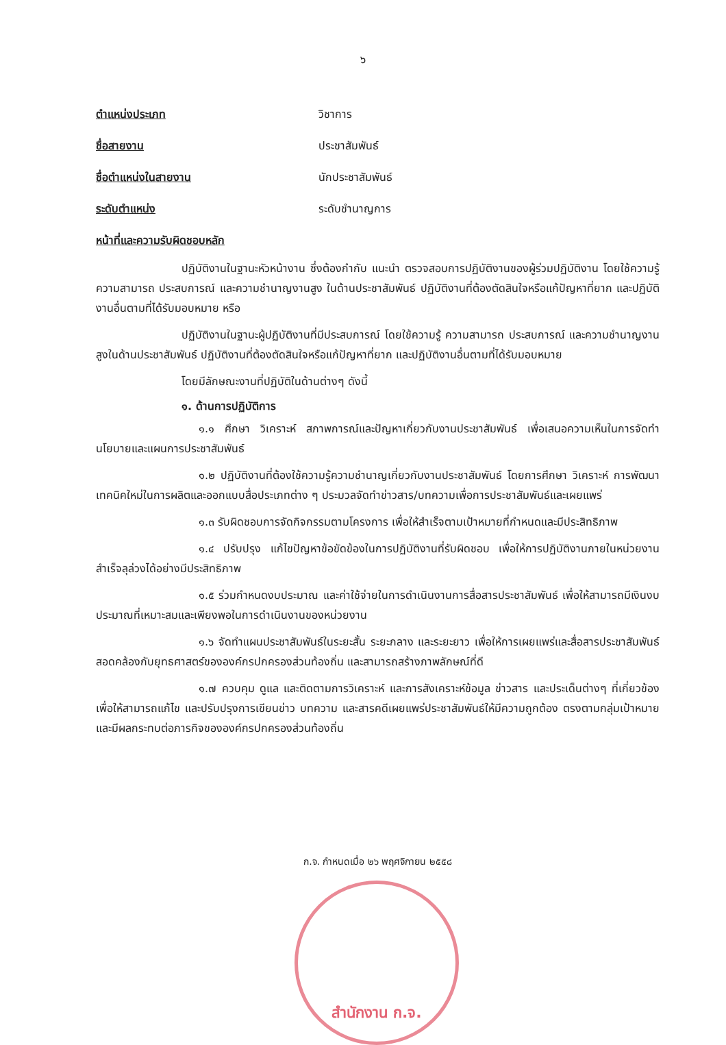๖
ตำแหน่งประเภท วิชาการ
ชื่อสายงาน ประชาสัมพันธ์
ชื่อตำแหน่งในสายงาน นักประชาสัมพันธ์
ระดับตำแหน่ง ระดับชำนาญการ
หน้าที่และความรับผิดชอบหลัก
ปฏิบัติงานในฐานะหัวหน้างาน ซึ่งต้องกำกับ แนะนำ ตรวจสอบการปฏิบัติงานของผู้ร่วมปฏิบัติงาน โดยใช้ความรู้ ความสามารถ ประสบการณ์ และความชำนาญงานสูง ในด้านประชาสัมพันธ์ ปฏิบัติงานที่ต้องตัดสินใจหรือแก้ปัญหาที่ยาก และปฏิบัติงานอื่นตามที่ได้รับมอบหมาย หรือ
ปฏิบัติงานในฐานะผู้ปฏิบัติงานที่มีประสบการณ์ โดยใช้ความรู้ ความสามารถ ประสบการณ์ และความชำนาญงานสูงในด้านประชาสัมพันธ์ ปฏิบัติงานที่ต้องตัดสินใจหรือแก้ปัญหาที่ยาก และปฏิบัติงานอื่นตามที่ได้รับมอบหมาย
โดยมีลักษณะงานที่ปฏิบัติในด้านต่างๆ ดังนี้
๑. ด้านการปฏิบัติการ
๑.๑ ศึกษา วิเคราะห์ สภาพการณ์และปัญหาเกี่ยวกับงานประชาสัมพันธ์ เพื่อเสนอความเห็นในการจัดทำนโยบายและแผนการประชาสัมพันธ์
๑.๒ ปฏิบัติงานที่ต้องใช้ความรู้ความชำนาญเกี่ยวกับงานประชาสัมพันธ์ โดยการศึกษา วิเคราะห์ การพัฒนาเทคนิคใหม่ในการผลิตและออกแบบสื่อประเภทต่าง ๆ ประมวลจัดทำข่าวสาร/บทความเพื่อการประชาสัมพันธ์และเผยแพร่
๑.๓ รับผิดชอบการจัดกิจกรรมตามโครงการ เพื่อให้สำเร็จตามเป้าหมายที่กำหนดและมีประสิทธิภาพ
๑.๔ ปรับปรุง แก้ไขปัญหาข้อขัดข้องในการปฏิบัติงานที่รับผิดชอบ เพื่อให้การปฏิบัติงานภายในหน่วยงานสำเร็จลุล่วงได้อย่างมีประสิทธิภาพ
๑.๕ ร่วมกำหนดงบประมาณ และค่าใช้จ่ายในการดำเนินงานการสื่อสารประชาสัมพันธ์ เพื่อให้สามารถมีเงินงบประมาณที่เหมาะสมและเพียงพอในการดำเนินงานของหน่วยงาน
๑.๖ จัดทำแผนประชาสัมพันธ์ในระยะสั้น ระยะกลาง และระยะยาว เพื่อให้การเผยแพร่และสื่อสารประชาสัมพันธ์สอดคล้องกับยุทธศาสตร์ขององค์กรปกครองส่วนท้องถิ่น และสามารถสร้างภาพลักษณ์ที่ดี
๑.๗ ควบคุม ดูแล และติดตามการวิเคราะห์ และการสังเคราะห์ข้อมูล ข่าวสาร และประเด็นต่างๆ ที่เกี่ยวข้อง เพื่อให้สามารถแก้ไข และปรับปรุงการเขียนข่าว บทความ และสารคดีเผยแพร่ประชาสัมพันธ์ให้มีความถูกต้อง ตรงตามกลุ่มเป้าหมาย และมีผลกระทบต่อภารกิจขององค์กรปกครองส่วนท้องถิ่น
ก.จ. กำหนดเมื่อ ๒๖ พฤศจิกายน ๒๕๕๘
สำนักงาน ก.จ.